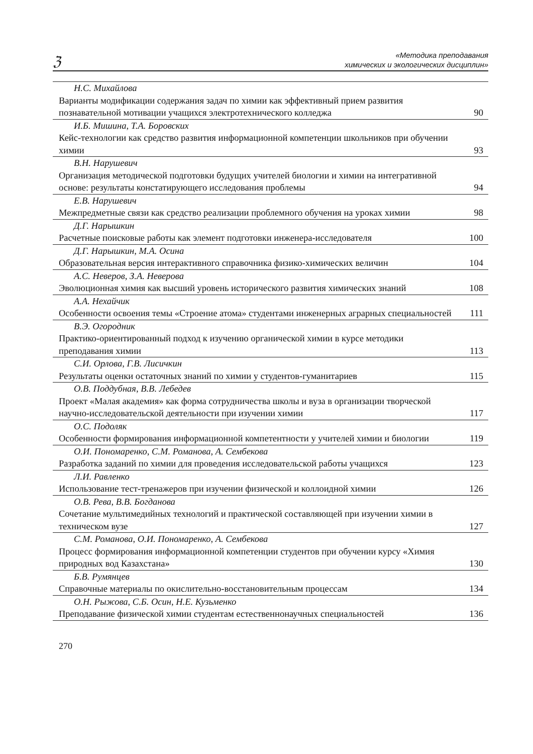ℨ
«Методика преподавания
химических и экологических дисциплин»
| Н.С. Михайлова Варианты модификации содержания задач по химии как эффективный прием развития познавательной мотивации учащихся электротехнического колледжа | 90 |
| И.Б. Мишина, Т.А. Боровских Кейс-технологии как средство развития информационной компетенции школьников при обучении химии | 93 |
| В.Н. Нарушевич Организация методической подготовки будущих учителей биологии и химии на интегративной основе: результаты констатирующего исследования проблемы | 94 |
| Е.В. Нарушевич Межпредметные связи как средство реализации проблемного обучения на уроках химии | 98 |
| Д.Г. Нарышкин Расчетные поисковые работы как элемент подготовки инженера-исследователя | 100 |
| Д.Г. Нарышкин, М.А. Осина Образовательная версия интерактивного справочника физико-химических величин | 104 |
| А.С. Неверов, З.А. Неверова Эволюционная химия как высший уровень исторического развития химических знаний | 108 |
| А.А. Нехайчик Особенности освоения темы «Строение атома» студентами инженерных аграрных специальностей | 111 |
| В.Э. Огородник Практико-ориентированный подход к изучению органической химии в курсе методики преподавания химии | 113 |
| С.И. Орлова, Г.В. Лисичкин Результаты оценки остаточных знаний по химии у студентов-гуманитариев | 115 |
| О.В. Поддубная, В.В. Лебедев Проект «Малая академия» как форма сотрудничества школы и вуза в организации творческой научно-исследовательской деятельности при изучении химии | 117 |
| О.С. Подоляк Особенности формирования информационной компетентности у учителей химии и биологии | 119 |
| О.И. Пономаренко, С.М. Романова, А. Сембекова Разработка заданий по химии для проведения исследовательской работы учащихся | 123 |
| Л.И. Равленко Использование тест-тренажеров при изучении физической и коллоидной химии | 126 |
| О.В. Рева, В.В. Богданова Сочетание мультимедийных технологий и практической составляющей при изучении химии в техническом вузе | 127 |
| С.М. Романова, О.И. Пономаренко, А. Сембекова Процесс формирования информационной компетенции студентов при обучении курсу «Химия природных вод Казахстана» | 130 |
| Б.В. Румянцев Справочные материалы по окислительно-восстановительным процессам | 134 |
| О.Н. Рыжова, С.Б. Осин, Н.Е. Кузьменко Преподавание физической химии студентам естественнонаучных специальностей | 136 |
270